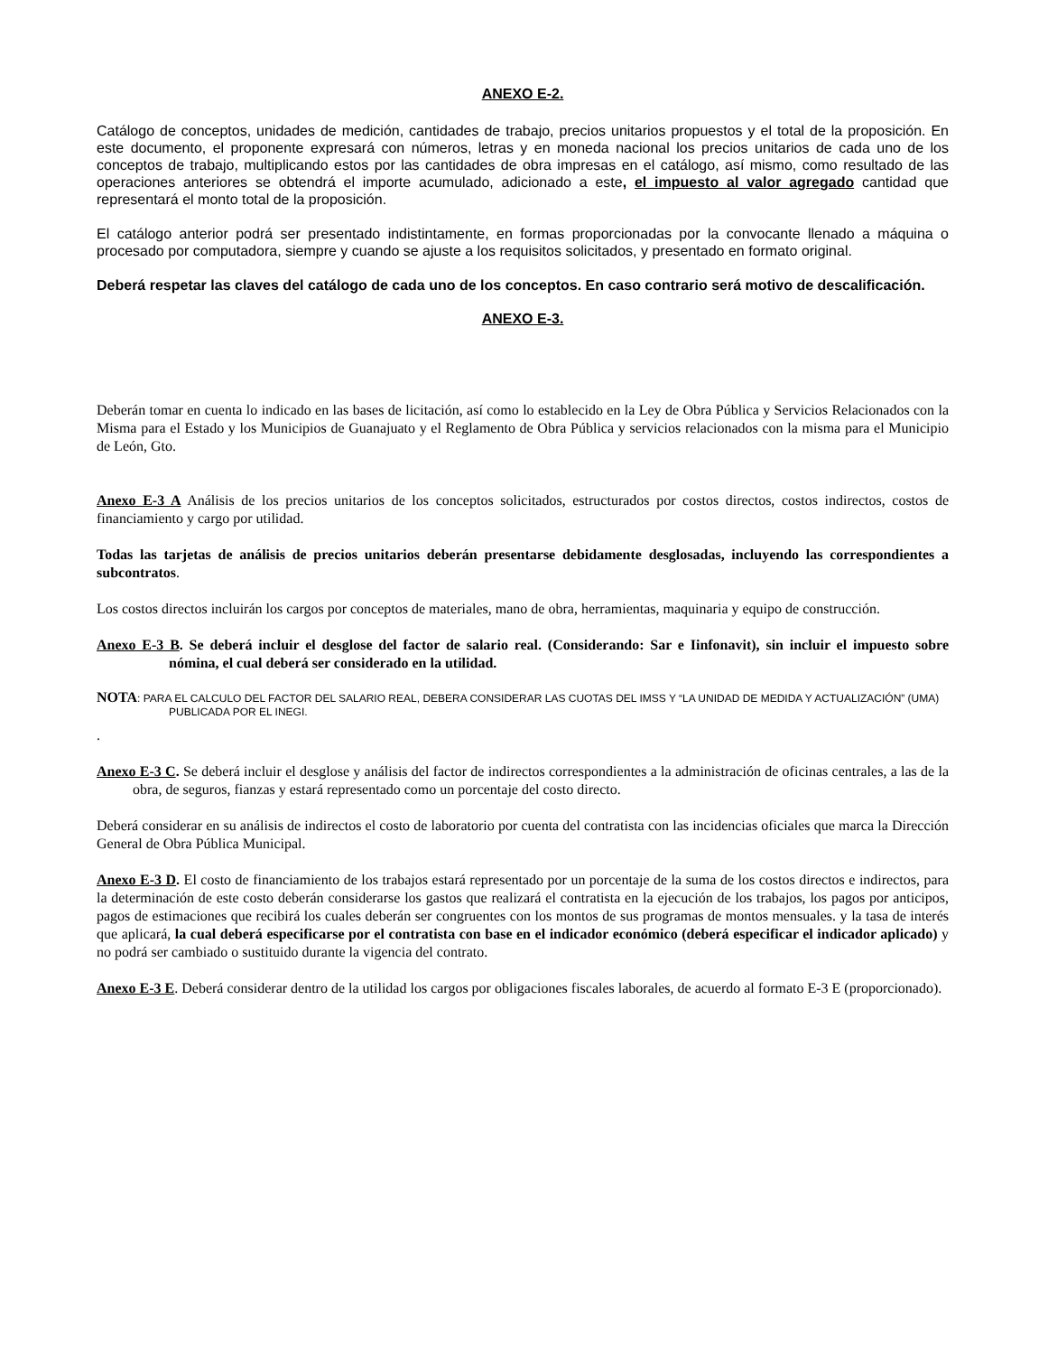ANEXO E-2.
Catálogo de conceptos, unidades de medición, cantidades de trabajo, precios unitarios propuestos y el total de la proposición. En este documento, el proponente expresará con números, letras y en moneda nacional los precios unitarios de cada uno de los conceptos de trabajo, multiplicando estos por las cantidades de obra impresas en el catálogo, así mismo, como resultado de las operaciones anteriores se obtendrá el importe acumulado, adicionado a este, el impuesto al valor agregado cantidad que representará el monto total de la proposición.
El catálogo anterior podrá ser presentado indistintamente, en formas proporcionadas por la convocante llenado a máquina o procesado por computadora, siempre y cuando se ajuste a los requisitos solicitados, y presentado en formato original.
Deberá respetar las claves del catálogo de cada uno de los conceptos. En caso contrario será motivo de descalificación.
ANEXO E-3.
Deberán tomar en cuenta lo indicado en las bases de licitación, así como lo establecido en la Ley de Obra Pública y Servicios Relacionados con la Misma para el Estado y los Municipios de Guanajuato y el Reglamento de Obra Pública y servicios relacionados con la misma para el Municipio de León, Gto.
Anexo E-3 A Análisis de los precios unitarios de los conceptos solicitados, estructurados por costos directos, costos indirectos, costos de financiamiento y cargo por utilidad.
Todas las tarjetas de análisis de precios unitarios deberán presentarse debidamente desglosadas, incluyendo las correspondientes a subcontratos.
Los costos directos incluirán los cargos por conceptos de materiales, mano de obra, herramientas, maquinaria y equipo de construcción.
Anexo E-3 B. Se deberá incluir el desglose del factor de salario real. (Considerando: Sar e Iinfonavit), sin incluir el impuesto sobre nómina, el cual deberá ser considerado en la utilidad.
NOTA: PARA EL CALCULO DEL FACTOR DEL SALARIO REAL, DEBERA CONSIDERAR LAS CUOTAS DEL IMSS Y “LA UNIDAD DE MEDIDA Y ACTUALIZACIÓN” (UMA) PUBLICADA POR EL INEGI.
.
Anexo E-3 C. Se deberá incluir el desglose y análisis del factor de indirectos correspondientes a la administración de oficinas centrales, a las de la obra, de seguros, fianzas y estará representado como un porcentaje del costo directo.
Deberá considerar en su análisis de indirectos el costo de laboratorio por cuenta del contratista con las incidencias oficiales que marca la Dirección General de Obra Pública Municipal.
Anexo E-3 D. El costo de financiamiento de los trabajos estará representado por un porcentaje de la suma de los costos directos e indirectos, para la determinación de este costo deberán considerarse los gastos que realizará el contratista en la ejecución de los trabajos, los pagos por anticipos, pagos de estimaciones que recibirá los cuales deberán ser congruentes con los montos de sus programas de montos mensuales. y la tasa de interés que aplicará, la cual deberá especificarse por el contratista con base en el indicador económico (deberá especificar el indicador aplicado) y no podrá ser cambiado o sustituido durante la vigencia del contrato.
Anexo E-3 E. Deberá considerar dentro de la utilidad los cargos por obligaciones fiscales laborales, de acuerdo al formato E-3 E (proporcionado).